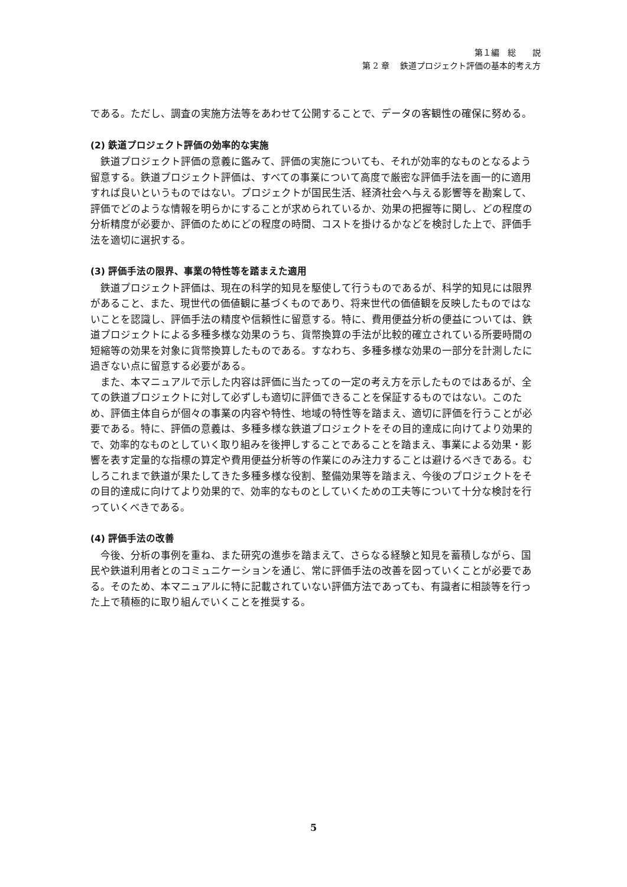第１編　総　　説
第 2 章　 鉄道プロジェクト評価の基本的考え方
である。ただし、調査の実施方法等をあわせて公開することで、データの客観性の確保に努める。
(2) 鉄道プロジェクト評価の効率的な実施
鉄道プロジェクト評価の意義に鑑みて、評価の実施についても、それが効率的なものとなるよう留意する。鉄道プロジェクト評価は、すべての事業について高度で厳密な評価手法を画一的に適用すれば良いというものではない。プロジェクトが国民生活、経済社会へ与える影響等を勘案して、評価でどのような情報を明らかにすることが求められているか、効果の把握等に関し、どの程度の分析精度が必要か、評価のためにどの程度の時間、コストを掛けるかなどを検討した上で、評価手法を適切に選択する。
(3) 評価手法の限界、事業の特性等を踏まえた適用
鉄道プロジェクト評価は、現在の科学的知見を駆使して行うものであるが、科学的知見には限界があること、また、現世代の価値観に基づくものであり、将来世代の価値観を反映したものではないことを認識し、評価手法の精度や信頼性に留意する。特に、費用便益分析の便益については、鉄道プロジェクトによる多種多様な効果のうち、貨幣換算の手法が比較的確立されている所要時間の短縮等の効果を対象に貨幣換算したものである。すなわち、多種多様な効果の一部分を計測したに過ぎない点に留意する必要がある。
また、本マニュアルで示した内容は評価に当たっての一定の考え方を示したものではあるが、全ての鉄道プロジェクトに対して必ずしも適切に評価できることを保証するものではない。このため、評価主体自らが個々の事業の内容や特性、地域の特性等を踏まえ、適切に評価を行うことが必要である。特に、評価の意義は、多種多様な鉄道プロジェクトをその目的達成に向けてより効果的で、効率的なものとしていく取り組みを後押しすることであることを踏まえ、事業による効果・影響を表す定量的な指標の算定や費用便益分析等の作業にのみ注力することは避けるべきである。むしろこれまで鉄道が果たしてきた多種多様な役割、整備効果等を踏まえ、今後のプロジェクトをその目的達成に向けてより効果的で、効率的なものとしていくための工夫等について十分な検討を行っていくべきである。
(4) 評価手法の改善
今後、分析の事例を重ね、また研究の進歩を踏まえて、さらなる経験と知見を蓄積しながら、国民や鉄道利用者とのコミュニケーションを通じ、常に評価手法の改善を図っていくことが必要である。そのため、本マニュアルに特に記載されていない評価方法であっても、有識者に相談等を行った上で積極的に取り組んでいくことを推奨する。
5